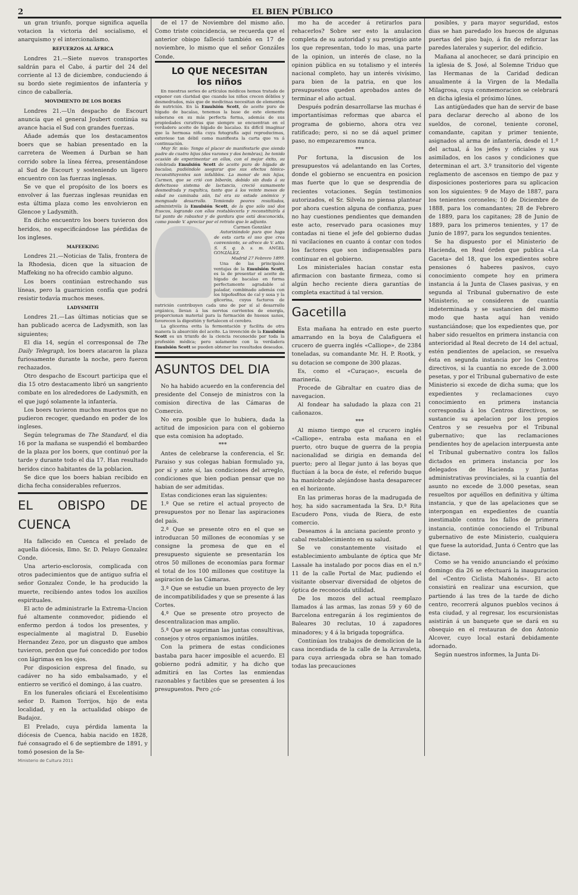2 EL BIEN PÚBLICO
un gran triunfo, porque significa aquella votacion la victoria del socialismo, el anarquismo y el intercionalismo.
REFUERZOS AL ÁFRICA
Londres 21.—Siete nuevos transportes saldrán para el Cabo, á partir del 24 del corriente al 13 de diciembre, conduciendo á su bordo siete regimientos de infantería y cinco de caballería.
MOVIMIENTO DE LOS BOERS
Londres 21.—Un despacho de Escourt anuncia que el general Joubert continúa su avance hacia el Sud con grandes fuerzas.
Añade además que los destacamentos boers que se habian presentado en la carretera de Weemen á Durban se han corrido sobre la línea férrea, presentándose al Sud de Escourt y sosteniendo un ligero encuentro con las fuerzas inglesas.
Se ve que el propósito de los boers es envolver á las fuerzas inglesas reunidas en esta última plaza como les envolvieron en Glencoe y Ladysmith.
En dicho encuentro los boers tuvieron dos heridos, no especificándose las pérdidas de los ingleses.
MAFEEKING
Londres 21.—Noticias de Talis, frontera de la Rhodesia, dicen que la situacion de Maffeking no ha ofrecido cambio alguno.
Los boers continúan estrechando sus líneas, pero la guarnicion confía que podrá resistir todavía muchos meses.
LADYSMITH
Londres 21.—Las últimas noticias que se han publicado acerca de Ladysmith, son las siguientes;
El dia 14, según el corresponsal de The Daily Telegraph, los boers atacaron la plaza furiosamente durante la noche, pero fueron rechazados.
Otro despacho de Escourt participa que el dia 15 otro destacamento libró un sangriento combate en los alrededores de Ladysmith, en el que jugó solamente la infantería.
Los boers tuvieron muchos muertos que no pudieron recoger, quedando en poder de los ingleses.
Según telegramas de The Standard, el dia 16 por la mañana se suspendió el bombardeo de la plaza por los boers, que continuó por la tarde y durante todo el dia 17. Han resultado heridos cinco habitantes de la poblacion.
Se dice que los boers habian recibido en dicha fecha considerables refuerzos.
EL OBISPO DE CUENCA
Ha fallecido en Cuenca el prelado de aquella diócesis, Ilmo. Sr. D. Pelayo Gonzalez Conde.
Una arterio-esclorosis, complicada con otros padecimientos que de antiguo sufria el señor Gonzalez Conde, le ha producido la muerte, recibiendo antes todos los auxilios espirituales.
El acto de administrarle la Extrema-Uncion fué altamente conmovedor, pidiendo el enfermo perdon á todos los presentes, y especialmente al magistral D. Eusebio Hernandez Zezo, por un disgusto que ambos tuvieron, perdon que fué concedido por todos con lágrimas en los ojos.
Por disposicion expresa del finado, su cadáver no ha sido embalsamado, y el entierro se verificó el domingo, á las cuatro.
En los funerales oficiará el Excelentísimo señor D. Ramon Torrijos, hijo de esta localidad, y en la actualidad obispo de Badajoz.
El Prelado, cuya pérdida lamenta la diócesis de Cuenca, habia nacido en 1828, fué consagrado el 6 de septiembre de 1891, y tomó posesion de la Se-
de el 17 de Noviembre del mismo año. Como triste coincidencia, se recuerda que el anterior obispo falleció también en 17 de noviembre, lo mismo que el señor Gonzáles Conde.
LO QUE NECESITAN
los niños
En nuestras series de artículos médicos hemos tratado de exponer con claridad que cuando los niños crecen débiles y desmedrados, más que de medicinas necesitan de elementos de nutrición. En la Emulsión Scott, de aceite puro de hígado de bacalao, tenemos la base de este elemento soberano en su más perfecta forma, además de sus propiedades curativas que siempre se encuentran en el verdadero aceite de hígado de bacalao. Es difícil imaginar que la hermosa niña cuya fotografía aquí reproducimos, estuviese tan débil como manifiesta la carta que va á continuación.
Muy Sr. mío: Tengo el placer de manifestarle que siendo padre de cuatro hijos (dos varones y dos hembras), he tenido ocasión de experimentar en ellos, con el mejor éxito, su celebrada Emulsión Scott de aceite puro de hígado de bacalao, pudiéndole asegurar que sus efectos tónico-reconstituyentes son infalibles. La menor de mis hijas, Carmen, que se crió con biberón, debido sin duda á su defectuoso sistema de lactancia, creció sumamente desmedrada y raquítica, tanto que á los veinte meses de edad no caminaba aún, tal era su estado anémico y menguado desarrollo. Temiendo peores resultados, administréla la Emulsión Scott, de la que sólo usó dos frascos, logrando con ellos restablecerla y reconstituirla á tal punto de robustez y de gordura que está desconocida, como puede V. apreciar por el retrato que le adjunto.
Carmen González
Autorizándole para que haga de esta carta el uso que crea conveniente, se ofrece de V. atto. S. S. q. b. s. m. ANGEL GONZÁLEZ.
Madrid 27 Febrero 1899.
Una de las principales ventajas de la Emulsión Scott, es la de presentar el aceite de hígado de bacalao en forma perfectamente agradable al paladar, combinado además con los hipofosfitos de cal y sosa y la glicerina, cuyos factores de nutrición contribuyen cada uno de por sí al desarrollo orgánico, llevan á los nervios corrientes de energía, proporcionan material para la formación de huesos sanos, favorecen la digestión y fortalecen el cerebro.
La glicerina evita la fermentación y facilita de otra manera la absorción del aceite. La invención de la Emulsión Scott es un triunfo de la ciencia reconocido por toda la profesión médica; pero solamente con la verdadera Emulsión Scott se pueden obtener los resultados deseados.
ASUNTOS DEL DIA
No ha habido acuerdo en la conferencia del presidente del Consejo de ministros con la comision directiva de las Cámaras de Comercio.
No era posible que lo hubiera, dada la actitud de imposicion para con el gobierno que esta comision ha adoptado.
***
Antes de celebrarse la conferencia, el Sr. Paraiso y sus colegas habian formulado ya, por sí y ante sí, las condiciones del arreglo, condiciones que bien podian pensar que no habian de ser admitidas.
Estas condiciones eran las siguientes:
1.ª Que se retire el actual proyecto de presupuestos por no llenar las aspiraciones del país.
2.ª Que se presente otro en el que se introduzcan 50 millones de economías y se consigne la promesa de que en el presupuesto siguiente se presentarán los otros 50 millones de economías para formar el total de los 100 millones que costituye la aspiracion de las Cámaras.
3.ª Que se estudie un buen proyecto de ley de incompatibilidades y que se presente á las Cortes.
4.ª Que se presente otro proyecto de descentralizacion mas amplio.
5.ª Que se supriman las juntas consultivas, consejos y otros organismos inútiles.
Con la primera de estas condiciones bastaba para hacer imposible el acuerdo. El gobierno podrá admitir, y ha dicho que admitirá en las Cortes las enmiendas razonables y factibles que se presenten á los presupuestos. Pero ¿có-
mo ha de acceder á retirarlos para rehacerlos? Sobre ser esto la anulacion completa de su autoridad y su prestigio ante los que representan, todo lo mas, una parte de la opinion, un interés de clase, no la opinion pública en su totalismo y el interés nacional completo, hay un interés vivísimo, para bien de la patria, en que los presupuestos queden aprobados antes de terminar el año actual.
Después podrán desarrollarse las muchas é importantísimas reformas que abarca el programa de gobierno, ahora otra vez ratificado; pero, si no se dá aquel primer paso, no empezaremos nunca.
***
Por fortuna, la discusion de los presupuestos vá adelantando en las Cortes, donde el gobierno se encuentra en posicion mas fuerte que lo que se desprendia de recientes votaciones. Según testimonios autorizados, el Sr. Silvela no piensa plantear por ahora cuestion alguna de confianza, pues no hay cuestiones pendientes que demanden este acto, reservado para ocasiones muy contadas ni tiene el jefe del gobierno dudas ni vacilaciones en cuanto á contar con todos los factores que son indispensables para continuar en el gobierno.
Los ministeriales hacian constar esta afirmacion con bastante firmeza, como si algún hecho reciente diera garantías de completa exactitud á tal version.
Gacetilla
Esta mañana ha entrado en este puerto amarrando en la boya de Calafiguera el crucero de guerra inglés «Calliope», de 2384 toneladas, su comandante Mr. H. P. Rootk, y su dotacion se compone de 300 plazas.
Es, como el «Curaçao», escuela de marinería.
Procede de Gibraltar en cuatro dias de navegacion.
Al fondear ha saludado la plaza con 21 cañonazos.
***
Al mismo tiempo que el crucero inglés «Calliope», entraba esta mañana en el puerto, otro buque de guerra de la propia nacionalidad se dirigia en demanda del puerto; pero al llegar junto á las boyas que fluctúan á la boca de éste, el referido buque ha maniobrado alejándose hasta desaparecer en el horizonte.
En las primeras horas de la madrugada de hoy, ha sido sacramentada la Sra. D.ª Rita Escudero Pons, viuda de Riera, de este comercio.
Deseamos á la anciana paciente pronto y cabal restablecimiento en su salud.
Se ve constantemente visitado el establecimiento ambulante de óptica que Mr Lassale ha instalado por pocos dias en el n.º 11 de la calle Portal de Mar, pudiendo el visitante observar diversidad de objetos de óptica de reconocida utilidad.
De los mozos del actual reemplazo llamados á las armas, las zonas 59 y 60 de Barcelona entregarán á los regimientos de Baleares 30 reclutas, 10 á zapadores minadores; y 4 á la brigada topográfica.
Continúan los trabajos de demolicion de la casa incendiada de la calle de la Arravaleta, para cuya arriesgada obra se han tomado todas las precauciones
posibles, y para mayor seguridad, estos dias se han paredado los huecos de algunas puertas del piso bajo, á fin de reforzar las paredes laterales y superior, del edificio.
Mañana al anochecer, se dará principio en la iglesia de S. José, al Solemne Triduo que las Hermanas de la Caridad dedican anualmente á la Virgen de la Medalla Milagrosa, cuya conmemoracion se celebrará en dicha iglesia el próximo lúnes.
Las antigüedades que han de servir de base para declarar derecho al abono de los sueldos, de coronel, teniente coronel, comandante, capitan y primer teniente, asignados al arma de infantería, desde el 1.º del actual, á los jefes y oficiales y sus asimilados, en los casos y condiciones que determinan el art. 3.º transitorio del vigente reglamento de ascensos en tiempo de paz y disposiciones posteriores para su aplicacion son los siguientes: 9 de Mayo de 1887, para los tenientes coroneles; 10 de Diciembre de 1888, para los comandantes; 28 de Febrero de 1889, para los capitanes; 28 de Junio de 1889, para los primeros tenientes, y 17 de Junio de 1897, para los segundos tenientes.
Se ha dispuesto por el Ministerio de Hacienda, en Real órden que publica «La Gaceta» del 18, que los expedientes sobre pensiones ó haberes pasivos, cuyo conocimiento compete hoy en primera instancia á la Junta de Clases pasivas, y en segunda al Tribunal gubernativo de este Ministerio, se consideren de cuantía indeterminada y se sustancien del mismo modo que hasta aquí han venido sustanciándose; que los expedientes que, por haber sido resueltos en primera instancia con anterioridad al Real decreto de 14 del actual, estén pendientes de apelacion, se resuelva ésta en segunda instancia por los Centros directivos, si la cuantía no excede de 3.000 pesetas, y por el Tribunal gubernativo de este Ministerio si excede de dicha suma; que los expedientes y reclamaciones cuyo conocimiento en primera instancia correspondia á los Centros directivos, se sustancie su apelacion por los propios Centros y se resuelva por el Tribunal gubernativo; que las reclamaciones pendientes hoy de apelacion interpuesta ante el Tribunal gubernativo contra los fallos dictados en primera instancia por los delegados de Hacienda y Juntas administrativas provinciales, si la cuantía del asunto no excede de 3.000 pesetas, sean resueltos por aquéllos en definitiva y última instancia, y que de las apelaciones que se interpongan en expedientes de cuantía inestimable contra los fallos de primera instancia, continúe conociendo el Tribunal gubernativo de este Ministerio, cualquiera que fuese la autoridad, Junta ó Centro que las dictase.
Como se ha venido anunciando el próximo domingo dia 26 se efectuará la inauguracion del «Centro Ciclista Mahonés». El acto consistirá en realizar una escursion, que partiendo á las tres de la tarde de dicho centro, recorrerá algunos pueblos vecinos á esta ciudad, y al regresar, los escursionistas asistirán á un banquete que se dará en su obsequio en el restauran de don Antonio Alcover, cuyo local estará debidamente adornado.
Según nuestros informes, la Junta Di-
Ministerio de Cultura 2011